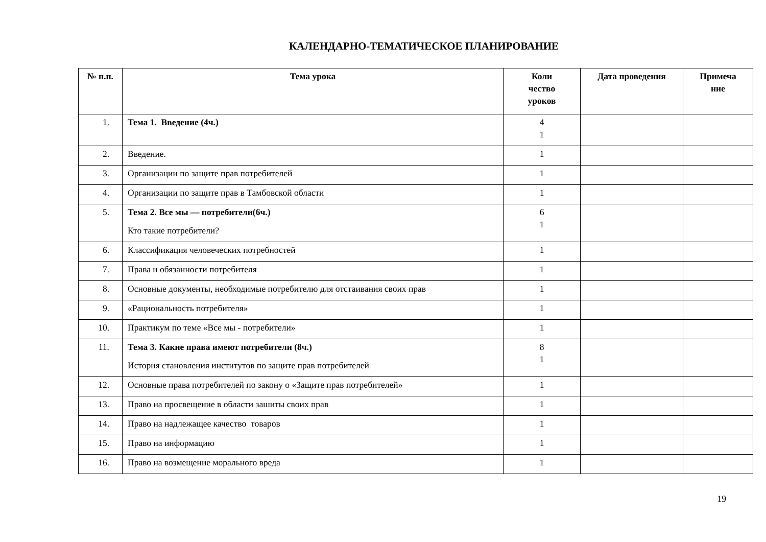КАЛЕНДАРНО-ТЕМАТИЧЕСКОЕ ПЛАНИРОВАНИЕ
| № п.п. | Тема урока | Коли чество уроков | Дата проведения | Примеча ние |
| --- | --- | --- | --- | --- |
| 1. | Тема 1. Введение (4ч.) | 4 1 | | |
| 2. | Введение. | 1 | | |
| 3. | Организации по защите прав потребителей | 1 | | |
| 4. | Организации по защите прав в Тамбовской области | 1 | | |
| 5. | Тема 2. Все мы — потребители(6ч.) Кто такие потребители? | 6 1 | | |
| 6. | Классификация человеческих потребностей | 1 | | |
| 7. | Права и обязанности потребителя | 1 | | |
| 8. | Основные документы, необходимые потребителю для отстаивания своих прав | 1 | | |
| 9. | «Рациональность потребителя» | 1 | | |
| 10. | Практикум по теме «Все мы - потребители» | 1 | | |
| 11. | Тема 3. Какие права имеют потребители (8ч.) История становления институтов по защите прав потребителей | 8 1 | | |
| 12. | Основные права потребителей по закону о «Защите прав потребителей» | 1 | | |
| 13. | Право на просвещение в области зашиты своих прав | 1 | | |
| 14. | Право на надлежащее качество товаров | 1 | | |
| 15. | Право на информацию | 1 | | |
| 16. | Право на возмещение морального вреда | 1 | | |
19